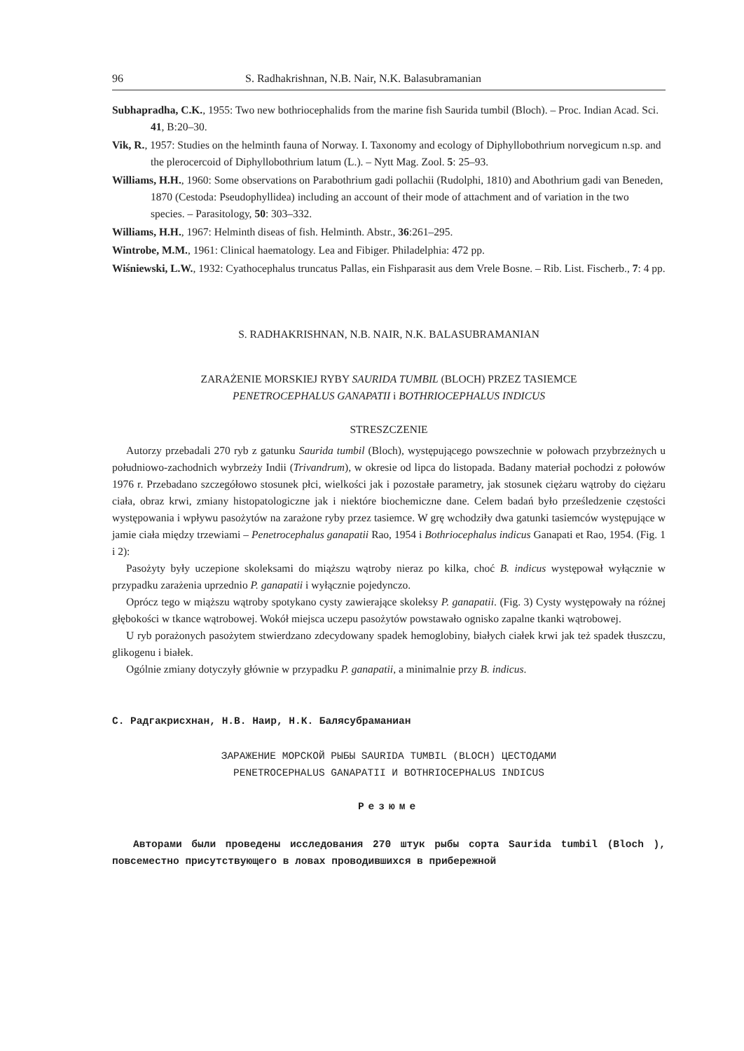96 S. Radhakrishnan, N.B. Nair, N.K. Balasubramanian
Subhapradha, C.K., 1955: Two new bothriocephalids from the marine fish Saurida tumbil (Bloch). – Proc. Indian Acad. Sci. 41, B:20–30.
Vik, R., 1957: Studies on the helminth fauna of Norway. I. Taxonomy and ecology of Diphyllobothrium norvegicum n.sp. and the plerocercoid of Diphyllobothrium latum (L.). – Nytt Mag. Zool. 5: 25–93.
Williams, H.H., 1960: Some observations on Parabothrium gadi pollachii (Rudolphi, 1810) and Abothrium gadi van Beneden, 1870 (Cestoda: Pseudophyllidea) including an account of their mode of attachment and of variation in the two species. – Parasitology, 50: 303–332.
Williams, H.H., 1967: Helminth diseas of fish. Helminth. Abstr., 36:261–295.
Wintrobe, M.M., 1961: Clinical haematology. Lea and Fibiger. Philadelphia: 472 pp.
Wiśniewski, L.W., 1932: Cyathocephalus truncatus Pallas, ein Fishparasit aus dem Vrele Bosne. – Rib. List. Fischerb., 7: 4 pp.
S. RADHAKRISHNAN, N.B. NAIR, N.K. BALASUBRAMANIAN
ZARAŻENIE MORSKIEJ RYBY SAURIDA TUMBIL (BLOCH) PRZEZ TASIEMCE
PENETROCEPHALUS GANAPATII i BOTHRIOCEPHALUS INDICUS
STRESZCZENIE
Autorzy przebadali 270 ryb z gatunku Saurida tumbil (Bloch), występującego powszechnie w połowach przybrzeżnych u południowo-zachodnich wybrzeży Indii (Trivandrum), w okresie od lipca do listopada. Badany materiał pochodzi z połowów 1976 r. Przebadano szczegółowo stosunek płci, wielkości jak i pozostałe parametry, jak stosunek ciężaru wątroby do ciężaru ciała, obraz krwi, zmiany histopatologiczne jak i niektóre biochemiczne dane. Celem badań było prześledzenie częstości występowania i wpływu pasożytów na zarażone ryby przez tasiemce. W grę wchodziły dwa gatunki tasiemców występujące w jamie ciała między trzewiami – Penetrocephalus ganapatii Rao, 1954 i Bothriocephalus indicus Ganapati et Rao, 1954. (Fig. 1 i 2):
Pasożyty były uczepione skoleksami do miąższu wątroby nieraz po kilka, choć B. indicus występował wyłącznie w przypadku zarażenia uprzednio P. ganapatii i wyłącznie pojedynczo.
Oprócz tego w miąższu wątroby spotykano cysty zawierające skoleksy P. ganapatii. (Fig. 3) Cysty występowały na różnej głębokości w tkance wątrobowej. Wokół miejsca uczepu pasożytów powstawało ognisko zapalne tkanki wątrobowej.
U ryb porażonych pasożytem stwierdzano zdecydowany spadek hemoglobiny, białych ciałek krwi jak też spadek tłuszczu, glikogenu i białek.
Ogólnie zmiany dotyczyły głównie w przypadku P. ganapatii, a minimalnie przy B. indicus.
С. Радгакрисхнан, Н.В. Наир, Н.К. Балясубраманиан
ЗАРАЖЕНИЕ МОРСКОЙ РЫБЫ SAURIDA TUMBIL (BLOCH) ЦЕСТОДАМИ
PENETROCEPHALUS GANAPATII И BOTHRIOCEPHALUS INDICUS
Резюме
Авторами были проведены исследования 270 штук рыбы сорта Saurida tumbil (Bloch ), повсеместно присутствующего в ловах проводившихся в прибережной